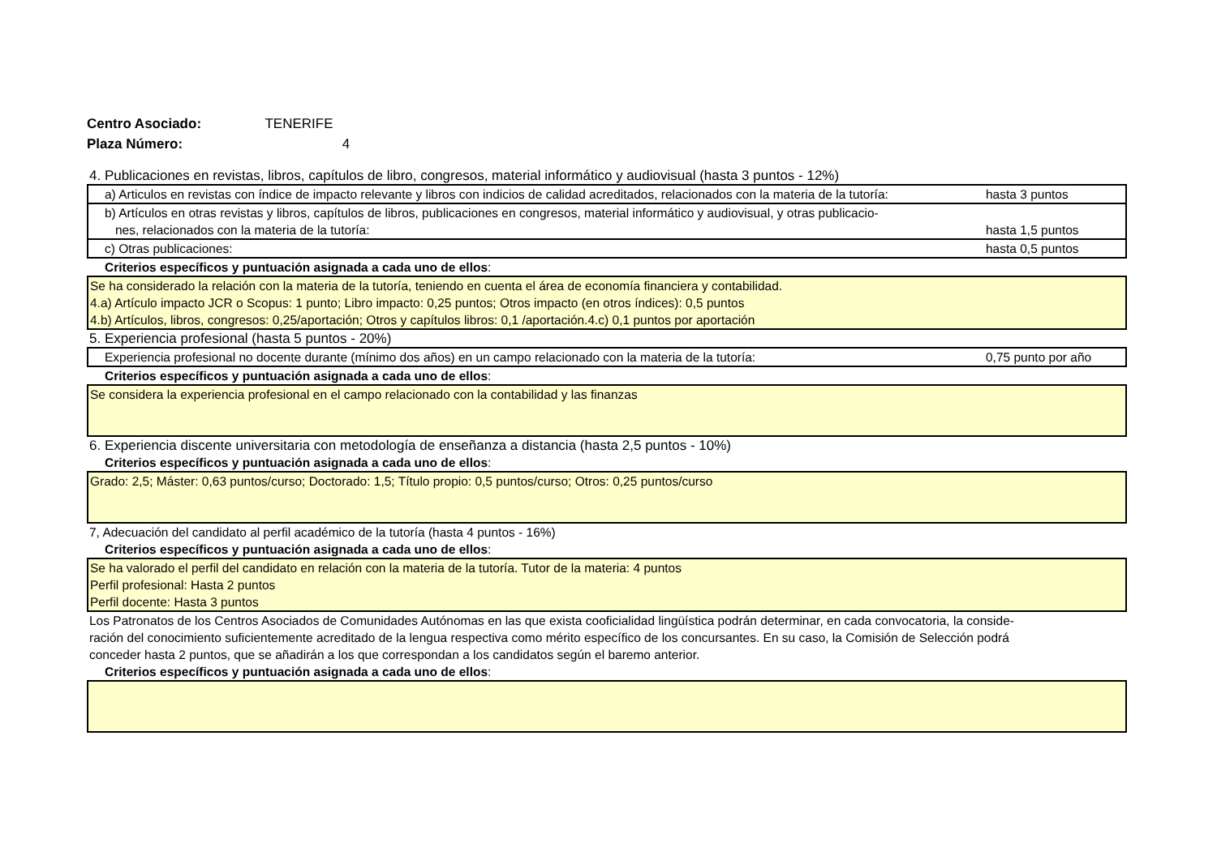Centro Asociado: TENERIFE
Plaza Número: 4
4. Publicaciones en revistas, libros, capítulos de libro, congresos, material informático y audiovisual (hasta 3 puntos - 12%)
a) Articulos en revistas con índice de impacto relevante y libros con indicios de calidad acreditados, relacionados con la materia de la tutoría: hasta 3 puntos
b) Artículos en otras revistas y libros, capítulos de libros, publicaciones en congresos, material informático y audiovisual, y otras publicacio-
nes, relacionados con la materia de la tutoría: hasta 1,5 puntos
c) Otras publicaciones: hasta 0,5 puntos
Criterios específicos y puntuación asignada a cada uno de ellos:
Se ha considerado la relación con la materia de la tutoría, teniendo en cuenta el área de economía financiera y contabilidad.
4.a) Artículo impacto JCR o Scopus: 1 punto; Libro impacto: 0,25 puntos; Otros impacto (en otros índices): 0,5 puntos
4.b) Artículos, libros, congresos: 0,25/aportación; Otros y capítulos libros: 0,1 /aportación.4.c) 0,1 puntos por aportación
5. Experiencia profesional (hasta 5 puntos - 20%)
Experiencia profesional no docente durante (mínimo dos años) en un campo relacionado con la materia de la tutoría: 0,75 punto por año
Criterios específicos y puntuación asignada a cada uno de ellos:
Se considera la experiencia profesional en el campo relacionado con la contabilidad y las finanzas
6. Experiencia discente universitaria con metodología de enseñanza a distancia (hasta 2,5 puntos - 10%)
Criterios específicos y puntuación asignada a cada uno de ellos:
Grado: 2,5; Máster: 0,63 puntos/curso; Doctorado: 1,5; Título propio: 0,5 puntos/curso; Otros: 0,25 puntos/curso
7, Adecuación del candidato al perfil académico de la tutoría (hasta 4 puntos - 16%)
Criterios específicos y puntuación asignada a cada uno de ellos:
Se ha valorado el perfil del candidato en relación con la materia de la tutoría. Tutor de la materia: 4 puntos
Perfil profesional: Hasta 2 puntos
Perfil docente: Hasta 3 puntos
Los Patronatos de los Centros Asociados de Comunidades Autónomas en las que exista cooficialidad lingüística podrán determinar, en cada convocatoria, la conside-
ración del conocimiento suficientemente acreditado de la lengua respectiva como mérito específico de los concursantes. En su caso, la Comisión de Selección podrá
conceder hasta 2 puntos, que se añadirán a los que correspondan a los candidatos según el baremo anterior.
Criterios específicos y puntuación asignada a cada uno de ellos: